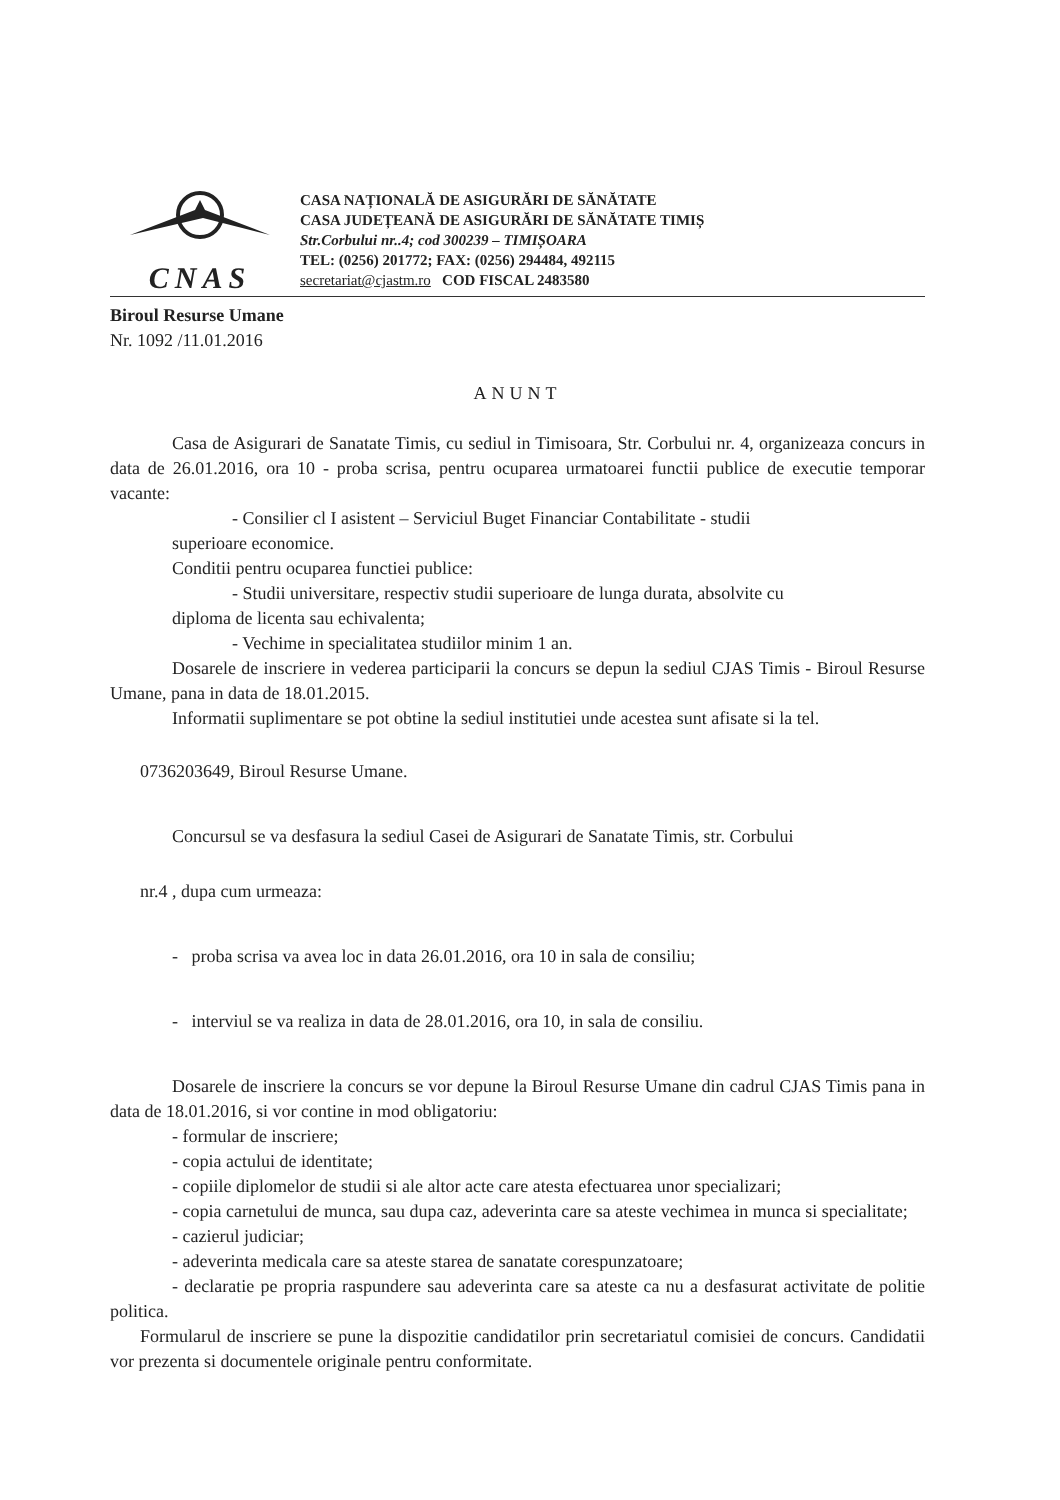CNAS
CASA NAȚIONALĂ DE ASIGURĂRI DE SĂNĂTATE
CASA JUDEȚEANĂ DE ASIGURĂRI DE SĂNĂTATE TIMIȘ
Str.Corbului nr..4; cod 300239 – TIMIȘOARA
TEL: (0256) 201772; FAX: (0256) 294484, 492115
secretariat@cjastm.ro COD FISCAL 2483580
Biroul Resurse Umane
Nr. 1092 /11.01.2016
ANUNT
Casa de Asigurari de Sanatate Timis, cu sediul in Timisoara, Str. Corbului nr. 4, organizeaza concurs in data de 26.01.2016, ora 10 - proba scrisa, pentru ocuparea urmatoarei functii publice de executie temporar vacante:
- Consilier cl I asistent – Serviciul Buget Financiar Contabilitate - studii
superioare economice.
Conditii pentru ocuparea functiei publice:
- Studii universitare, respectiv studii superioare de lunga durata, absolvite cu
diploma de licenta sau echivalenta;
- Vechime in specialitatea studiilor minim 1 an.
Dosarele de inscriere in vederea participarii la concurs se depun la sediul CJAS Timis - Biroul Resurse Umane, pana in data de 18.01.2015.
Informatii suplimentare se pot obtine la sediul institutiei unde acestea sunt afisate si la tel.
0736203649, Biroul Resurse Umane.
Concursul se va desfasura la sediul Casei de Asigurari de Sanatate Timis, str. Corbului
nr.4 , dupa cum urmeaza:
- proba scrisa va avea loc in data 26.01.2016, ora 10 in sala de consiliu;
- interviul se va realiza in data de 28.01.2016, ora 10, in sala de consiliu.
Dosarele de inscriere la concurs se vor depune la Biroul Resurse Umane din cadrul CJAS Timis pana in data de 18.01.2016, si vor contine in mod obligatoriu:
- formular de inscriere;
- copia actului de identitate;
- copiile diplomelor de studii si ale altor acte care atesta efectuarea unor specializari;
- copia carnetului de munca, sau dupa caz, adeverinta care sa ateste vechimea in munca si specialitate;
- cazierul judiciar;
- adeverinta medicala care sa ateste starea de sanatate corespunzatoare;
- declaratie pe propria raspundere sau adeverinta care sa ateste ca nu a desfasurat activitate de politie politica.
Formularul de inscriere se pune la dispozitie candidatilor prin secretariatul comisiei de concurs. Candidatii vor prezenta si documentele originale pentru conformitate.